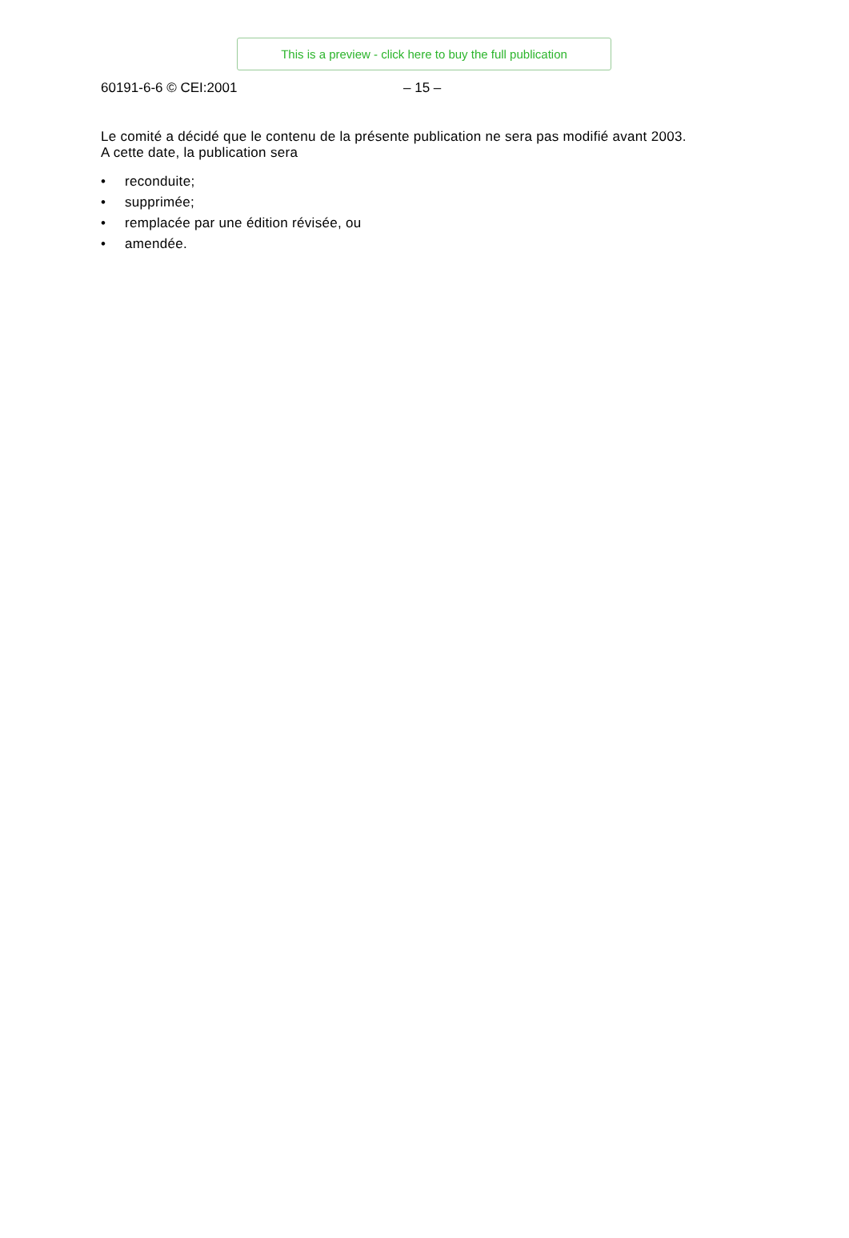This is a preview - click here to buy the full publication
60191-6-6 © CEI:2001 – 15 –
Le comité a décidé que le contenu de la présente publication ne sera pas modifié avant 2003.
A cette date, la publication sera
• reconduite;
• supprimée;
• remplacée par une édition révisée, ou
• amendée.